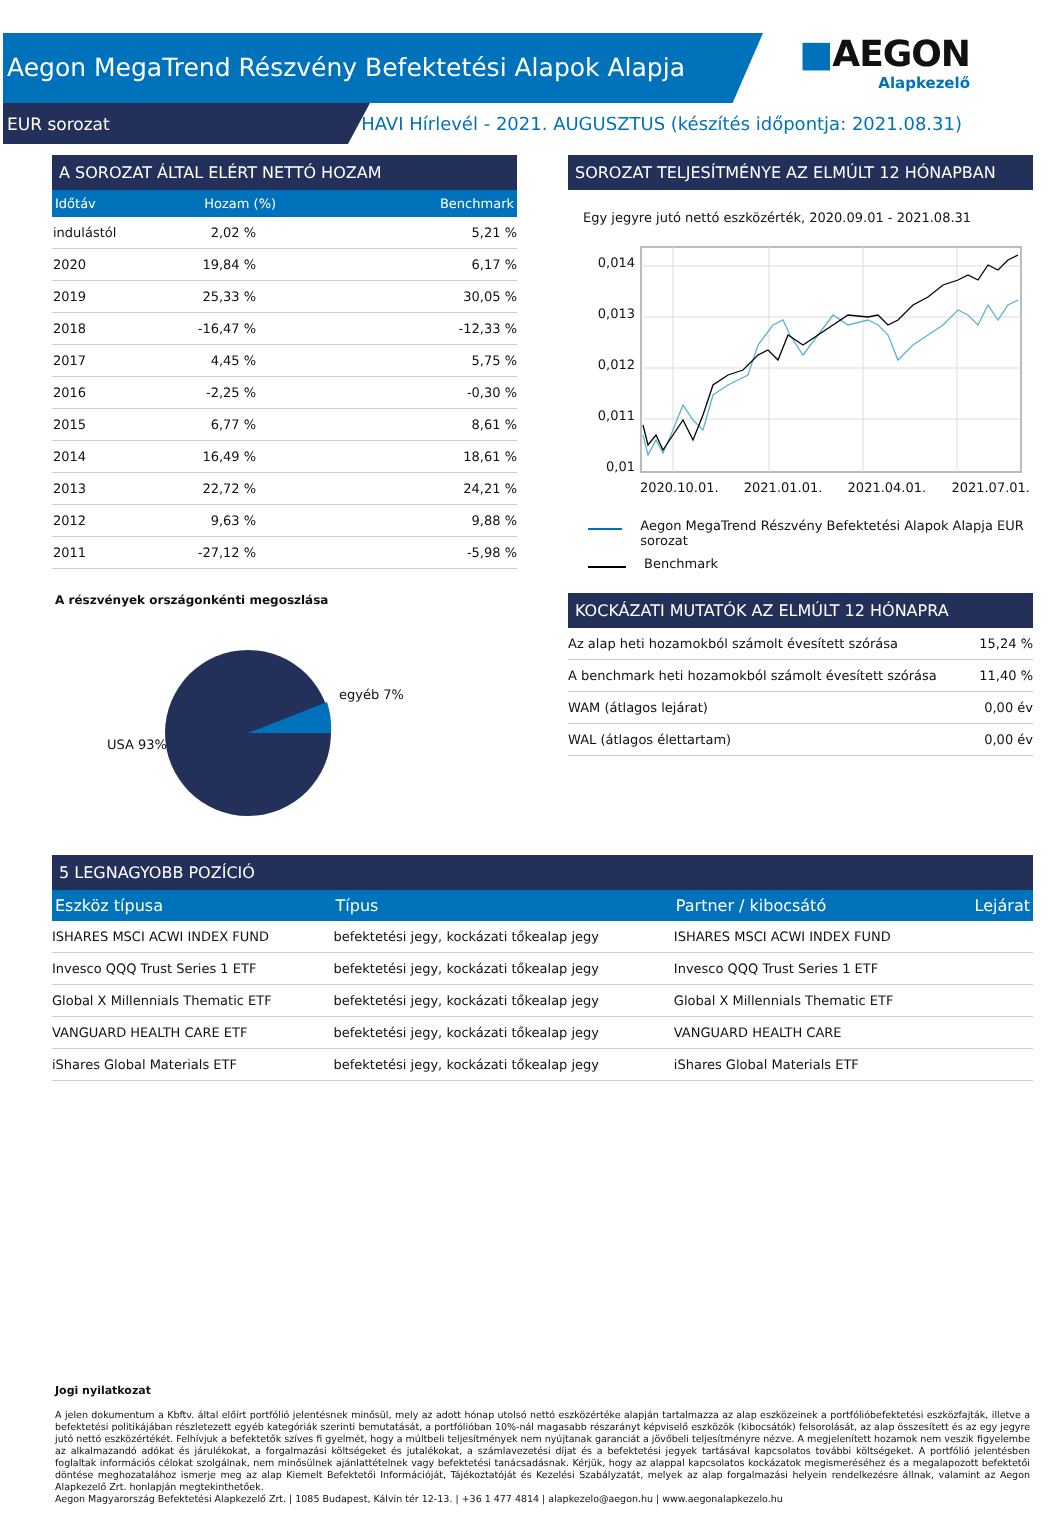Aegon MegaTrend Részvény Befektetési Alapok Alapja
EUR sorozat
HAVI Hírlevél - 2021. AUGUSZTUS (készítés időpontja: 2021.08.31)
■AEGON
Alapkezelő
A SOROZAT ÁLTAL ELÉRT NETTÓ HOZAM
| Időtáv | Hozam (%) | Benchmark |
| --- | --- | --- |
| indulástól | 2,02 % | 5,21 % |
| 2020 | 19,84 % | 6,17 % |
| 2019 | 25,33 % | 30,05 % |
| 2018 | -16,47 % | -12,33 % |
| 2017 | 4,45 % | 5,75 % |
| 2016 | -2,25 % | -0,30 % |
| 2015 | 6,77 % | 8,61 % |
| 2014 | 16,49 % | 18,61 % |
| 2013 | 22,72 % | 24,21 % |
| 2012 | 9,63 % | 9,88 % |
| 2011 | -27,12 % | -5,98 % |
A részvények országonkénti megoszlása
egyéb 7%
USA 93%
SOROZAT TELJESÍTMÉNYE AZ ELMÚLT 12 HÓNAPBAN
Egy jegyre jutó nettó eszközérték, 2020.09.01 - 2021.08.31
0,014
0,013
0,012
0,011
0,01
2020.10.01. 2021.01.01. 2021.04.01. 2021.07.01.
Aegon MegaTrend Részvény Befektetési Alapok Alapja EUR sorozat
Benchmark
KOCKÁZATI MUTATÓK AZ ELMÚLT 12 HÓNAPRA
| Az alap heti hozamokból számolt évesített szórása | 15,24 % |
| A benchmark heti hozamokból számolt évesített szórása | 11,40 % |
| WAM (átlagos lejárat) | 0,00 év |
| WAL (átlagos élettartam) | 0,00 év |
5 LEGNAGYOBB POZÍCIÓ
| Eszköz típusa | Típus | Partner / kibocsátó | Lejárat |
| --- | --- | --- | --- |
| ISHARES MSCI ACWI INDEX FUND | befektetési jegy, kockázati tőkealap jegy | ISHARES MSCI ACWI INDEX FUND | |
| Invesco QQQ Trust Series 1 ETF | befektetési jegy, kockázati tőkealap jegy | Invesco QQQ Trust Series 1 ETF | |
| Global X Millennials Thematic ETF | befektetési jegy, kockázati tőkealap jegy | Global X Millennials Thematic ETF | |
| VANGUARD HEALTH CARE ETF | befektetési jegy, kockázati tőkealap jegy | VANGUARD HEALTH CARE | |
| iShares Global Materials ETF | befektetési jegy, kockázati tőkealap jegy | iShares Global Materials ETF | |
Jogi nyilatkozat
A jelen dokumentum a Kbftv. által előírt portfólió jelentésnek minősül, mely az adott hónap utolsó nettó eszközértéke alapján tartalmazza az alap eszközeinek a portfólióbefektetési eszközfajták, illetve a befektetési politikájában részletezett egyéb kategóriák szerinti bemutatását, a portfólióban 10%-nál magasabb részarányt képviselő eszközök (kibocsátók) felsorolását, az alap összesített és az egy jegyre jutó nettó eszközértékét. Felhívjuk a befektetők szíves fi gyelmét, hogy a múltbeli teljesítmények nem nyújtanak garanciát a jövőbeli teljesítményre nézve. A megjelenített hozamok nem veszik figyelembe az alkalmazandó adókat és járulékokat, a forgalmazási költségeket és jutalékokat, a számlavezetési díjat és a befektetési jegyek tartásával kapcsolatos további költségeket. A portfólió jelentésben foglaltak információs célokat szolgálnak, nem minősülnek ajánlattételnek vagy befektetési tanácsadásnak. Kérjük, hogy az alappal kapcsolatos kockázatok megismeréséhez és a megalapozott befektetői döntése meghozatalához ismerje meg az alap Kiemelt Befektetői Információját, Tájékoztatóját és Kezelési Szabályzatát, melyek az alap forgalmazási helyein rendelkezésre állnak, valamint az Aegon Alapkezelő Zrt. honlapján megtekinthetőek.
Aegon Magyarország Befektetési Alapkezelő Zrt. | 1085 Budapest, Kálvin tér 12-13. | +36 1 477 4814 | alapkezelo@aegon.hu | www.aegonalapkezelo.hu